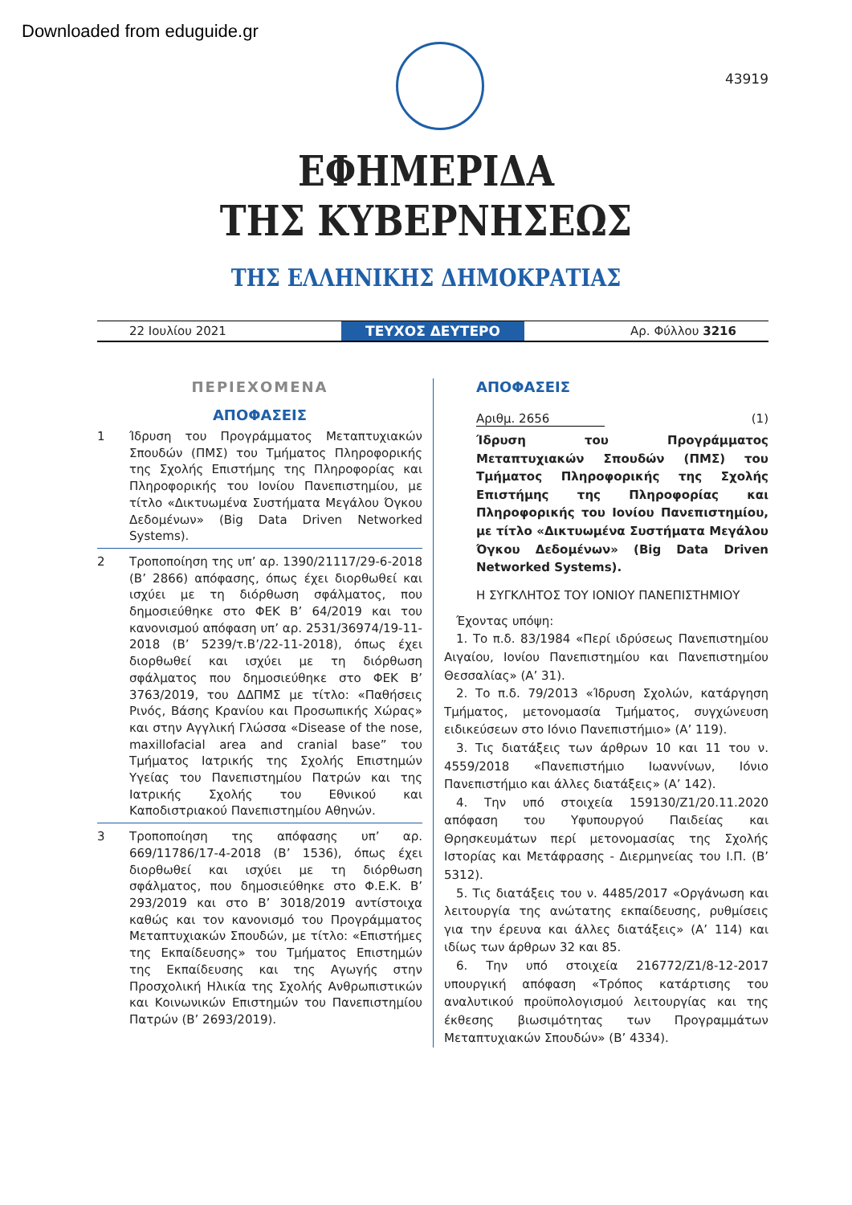Downloaded from eduguide.gr
43919
ΕΦΗΜΕΡΙΔΑ
ΤΗΣ ΚΥΒΕΡΝΗΣΕΩΣ
ΤΗΣ ΕΛΛΗΝΙΚΗΣ ΔΗΜΟΚΡΑΤΙΑΣ
22 Ιουλίου 2021 ΤΕΥΧΟΣ ΔΕΥΤΕΡΟ Αρ. Φύλλου 3216
ΠΕΡΙΕΧΟΜΕΝΑ
ΑΠΟΦΑΣΕΙΣ
1 Ίδρυση του Προγράμματος Μεταπτυχιακών Σπουδών (ΠΜΣ) του Τμήματος Πληροφορικής της Σχολής Επιστήμης της Πληροφορίας και Πληροφορικής του Ιονίου Πανεπιστημίου, με τίτλο «Δικτυωμένα Συστήματα Μεγάλου Όγκου Δεδομένων» (Big Data Driven Networked Systems).
2 Τροποποίηση της υπ’ αρ. 1390/21117/29-6-2018 (Β’ 2866) απόφασης, όπως έχει διορθωθεί και ισχύει με τη διόρθωση σφάλματος, που δημοσιεύθηκε στο ΦΕΚ Β’ 64/2019 και του κανονισμού απόφαση υπ’ αρ. 2531/36974/19-11-2018 (Β’ 5239/τ.Β’/22-11-2018), όπως έχει διορθωθεί και ισχύει με τη διόρθωση σφάλματος που δημοσιεύθηκε στο ΦΕΚ Β’ 3763/2019, του ΔΔΠΜΣ με τίτλο: «Παθήσεις Ρινός, Βάσης Κρανίου και Προσωπικής Χώρας» και στην Αγγλική Γλώσσα «Disease of the nose, maxillofacial area and cranial base” του Τμήματος Ιατρικής της Σχολής Επιστημών Υγείας του Πανεπιστημίου Πατρών και της Ιατρικής Σχολής του Εθνικού και Καποδιστριακού Πανεπιστημίου Αθηνών.
3 Τροποποίηση της απόφασης υπ’ αρ. 669/11786/17-4-2018 (Β’ 1536), όπως έχει διορθωθεί και ισχύει με τη διόρθωση σφάλματος, που δημοσιεύθηκε στο Φ.Ε.Κ. Β’ 293/2019 και στο Β’ 3018/2019 αντίστοιχα καθώς και τον κανονισμό του Προγράμματος Μεταπτυχιακών Σπουδών, με τίτλο: «Επιστήμες της Εκπαίδευσης» του Τμήματος Επιστημών της Εκπαίδευσης και της Αγωγής στην Προσχολική Ηλικία της Σχολής Ανθρωπιστικών και Κοινωνικών Επιστημών του Πανεπιστημίου Πατρών (Β’ 2693/2019).
ΑΠΟΦΑΣΕΙΣ
Αριθμ. 2656 (1)
Ίδρυση του Προγράμματος Μεταπτυχιακών Σπουδών (ΠΜΣ) του Τμήματος Πληροφορικής της Σχολής Επιστήμης της Πληροφορίας και Πληροφορικής του Ιονίου Πανεπιστημίου, με τίτλο «Δικτυωμένα Συστήματα Μεγάλου Όγκου Δεδομένων» (Big Data Driven Networked Systems).
Η ΣΥΓΚΛΗΤΟΣ ΤΟΥ ΙΟΝΙΟΥ ΠΑΝΕΠΙΣΤΗΜΙΟΥ
Έχοντας υπόψη:
1. Το π.δ. 83/1984 «Περί ιδρύσεως Πανεπιστημίου Αιγαίου, Ιονίου Πανεπιστημίου και Πανεπιστημίου Θεσσαλίας» (Α’ 31).
2. Το π.δ. 79/2013 «Ίδρυση Σχολών, κατάργηση Τμήματος, μετονομασία Τμήματος, συγχώνευση ειδικεύσεων στο Ιόνιο Πανεπιστήμιο» (Α’ 119).
3. Τις διατάξεις των άρθρων 10 και 11 του ν. 4559/2018 «Πανεπιστήμιο Ιωαννίνων, Ιόνιο Πανεπιστήμιο και άλλες διατάξεις» (Α’ 142).
4. Την υπό στοιχεία 159130/Ζ1/20.11.2020 απόφαση του Υφυπουργού Παιδείας και Θρησκευμάτων περί μετονομασίας της Σχολής Ιστορίας και Μετάφρασης - Διερμηνείας του Ι.Π. (Β’ 5312).
5. Τις διατάξεις του ν. 4485/2017 «Οργάνωση και λειτουργία της ανώτατης εκπαίδευσης, ρυθμίσεις για την έρευνα και άλλες διατάξεις» (Α’ 114) και ιδίως των άρθρων 32 και 85.
6. Την υπό στοιχεία 216772/Ζ1/8-12-2017 υπουργική απόφαση «Τρόπος κατάρτισης του αναλυτικού προϋπολογισμού λειτουργίας και της έκθεσης βιωσιμότητας των Προγραμμάτων Μεταπτυχιακών Σπουδών» (Β’ 4334).